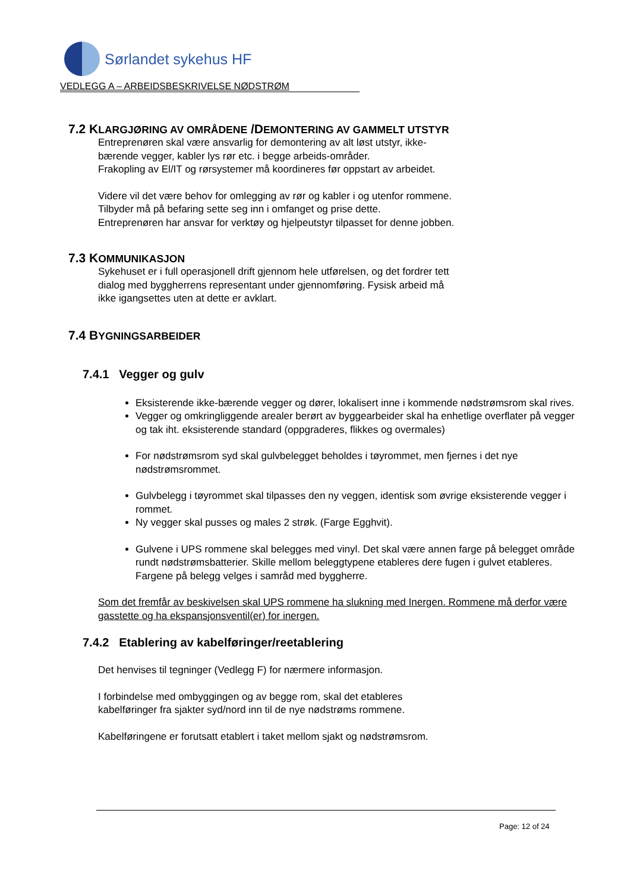Sørlandet sykehus HF
VEDLEGG A – ARBEIDSBESKRIVELSE NØDSTRØM
7.2 KLARGJØRING AV OMRÅDENE /DEMONTERING AV GAMMELT UTSTYR
Entreprenøren skal være ansvarlig for demontering av alt løst utstyr, ikke-
bærende vegger, kabler lys rør etc. i begge arbeids-områder.
Frakopling av El/IT og rørsystemer må koordineres før oppstart av arbeidet.
Videre vil det være behov for omlegging av rør og kabler i og utenfor rommene.
Tilbyder må på befaring sette seg inn i omfanget og prise dette.
Entreprenøren har ansvar for verktøy og hjelpeutstyr tilpasset for denne jobben.
7.3 KOMMUNIKASJON
Sykehuset er i full operasjonell drift gjennom hele utførelsen, og det fordrer tett
dialog med byggherrens representant under gjennomføring. Fysisk arbeid må
ikke igangsettes uten at dette er avklart.
7.4 BYGNINGSARBEIDER
7.4.1 Vegger og gulv
Eksisterende ikke-bærende vegger og dører, lokalisert inne i kommende nødstrømsrom skal rives.
Vegger og omkringliggende arealer berørt av byggearbeider skal ha enhetlige overflater på vegger og tak iht. eksisterende standard (oppgraderes, flikkes og overmales)
For nødstrømsrom syd skal gulvbelegget beholdes i tøyrommet, men fjernes i det nye nødstrømsrommet.
Gulvbelegg i tøyrommet skal tilpasses den ny veggen, identisk som øvrige eksisterende vegger i rommet.
Ny vegger skal pusses og males 2 strøk. (Farge Egghvit).
Gulvene i UPS rommene skal belegges med vinyl. Det skal være annen farge på belegget område rundt nødstrømsbatterier. Skille mellom beleggtypene etableres dere fugen i gulvet etableres. Fargene på belegg velges i samråd med byggherre.
Som det fremfår av beskivelsen skal UPS rommene ha slukning med Inergen. Rommene må derfor være gasstette og ha ekspansjonsventil(er) for inergen.
7.4.2 Etablering av kabelføringer/reetablering
Det henvises til tegninger (Vedlegg F) for nærmere informasjon.
I forbindelse med ombyggingen og av begge rom, skal det etableres
kabelføringer fra sjakter syd/nord inn til de nye nødstrøms rommene.
Kabelføringene er forutsatt etablert i taket mellom sjakt og nødstrømsrom.
Page: 12 of 24